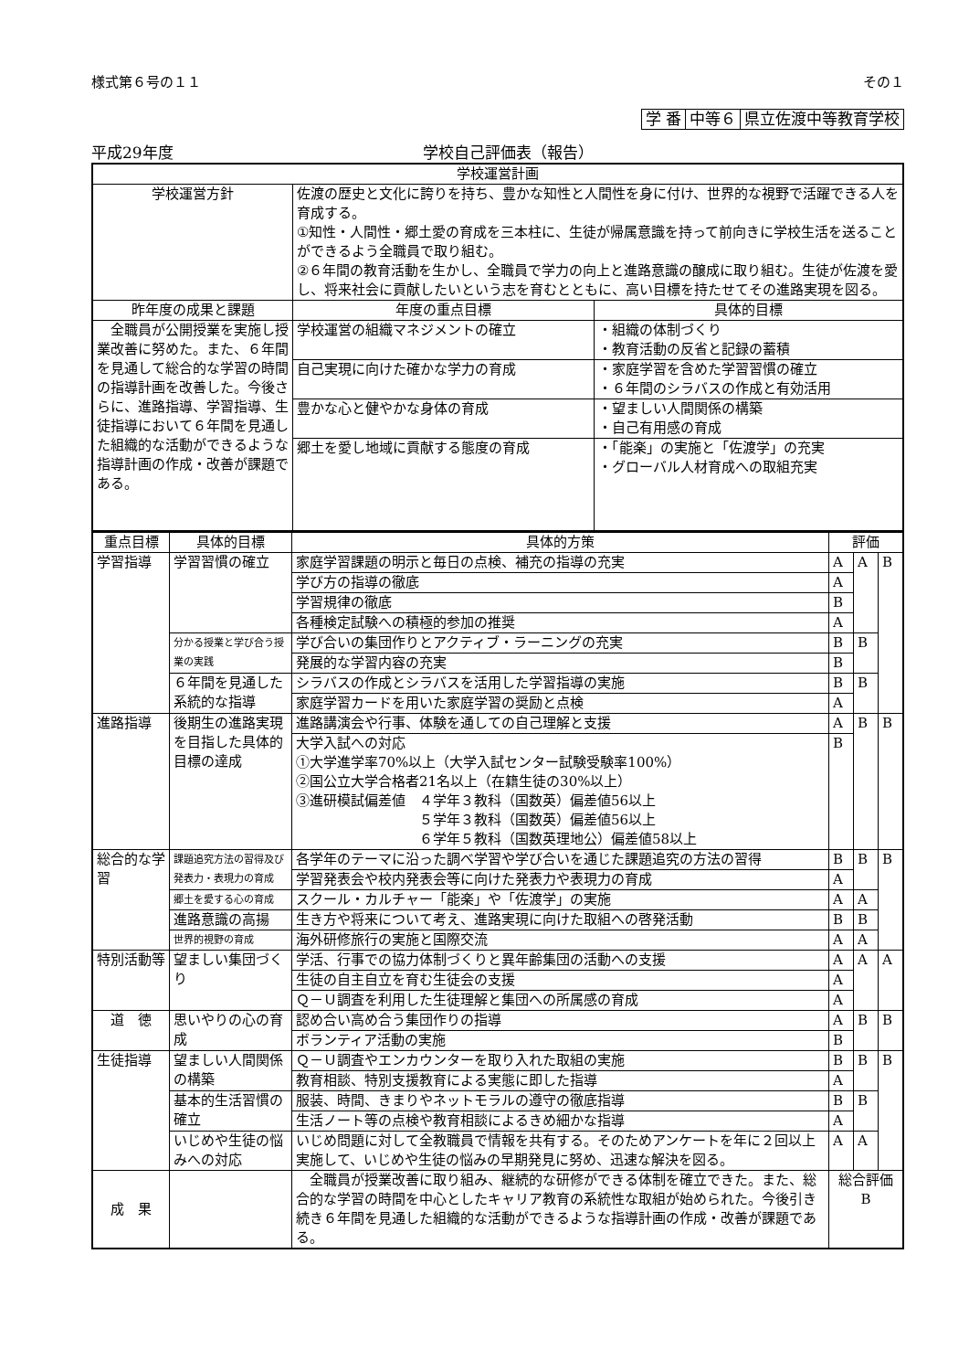様式第６号の１１ その１
| 学 番 | 中等６ | 県立佐渡中等教育学校 |
平成29年度 学校自己評価表（報告）
| 学校運営計画 | | |
| 学校運営方針 | 佐渡の歴史と文化に誇りを持ち、豊かな知性と人間性を身に付け、世界的な視野で活躍できる人を育成する。 ①知性・人間性・郷土愛の育成を三本柱に、生徒が帰属意識を持って前向きに学校生活を送ることができるよう全職員で取り組む。 ②６年間の教育活動を生かし、全職員で学力の向上と進路意識の醸成に取り組む。生徒が佐渡を愛し、将来社会に貢献したいという志を育むとともに、高い目標を持たせてその進路実現を図る。 | |
| 昨年度の成果と課題 | 年度の重点目標 | 具体的目標 |
| 全職員が公開授業を実施し授業改善に努めた。また、６年間を見通して総合的な学習の時間の指導計画を改善した。今後さらに、進路指導、学習指導、生徒指導において６年間を見通した組織的な活動ができるような指導計画の作成・改善が課題である。 | 学校運営の組織マネジメントの確立 | ・組織の体制づくり ・教育活動の反省と記録の蓄積 |
| | 自己実現に向けた確かな学力の育成 | ・家庭学習を含めた学習習慣の確立 ・６年間のシラバスの作成と有効活用 |
| | 豊かな心と健やかな身体の育成 | ・望ましい人間関係の構築 ・自己有用感の育成 |
| | 郷土を愛し地域に貢献する態度の育成 | ・「能楽」の実施と「佐渡学」の充実 ・グローバル人材育成への取組充実 |
| 重点目標 | 具体的目標 | 具体的方策 | 評価 | | |
| 学習指導 | 学習習慣の確立 | 家庭学習課題の明示と毎日の点検、補充の指導の充実 | A | A | B |
| | | 学び方の指導の徹底 | A | | |
| | | 学習規律の徹底 | B | | |
| | | 各種検定試験への積極的参加の推奨 | A | | |
| | 分かる授業と学び合う授業の実践 | 学び合いの集団作りとアクティブ・ラーニングの充実 | B | B | |
| | | 発展的な学習内容の充実 | B | | |
| | ６年間を見通した系統的な指導 | シラバスの作成とシラバスを活用した学習指導の実施 | B | B | |
| | | 家庭学習カードを用いた家庭学習の奨励と点検 | A | | |
| 進路指導 | 後期生の進路実現を目指した具体的目標の達成 | 進路講演会や行事、体験を通しての自己理解と支援 | A | B | B |
| | | 大学入試への対応 ①大学進学率70%以上（大学入試センター試験受験率100%） ②国公立大学合格者21名以上（在籍生徒の30%以上） ③進研模試偏差値 ４学年３教科（国数英）偏差値56以上 ５学年３教科（国数英）偏差値56以上 ６学年５教科（国数英理地公）偏差値58以上 | B | | |
| 総合的な学習 | 課題追究方法の習得及び発表力・表現力の育成 | 各学年のテーマに沿った調べ学習や学び合いを通じた課題追究の方法の習得 | B | B | B |
| | | 学習発表会や校内発表会等に向けた発表力や表現力の育成 | A | | |
| | 郷土を愛する心の育成 | スクール・カルチャー「能楽」や「佐渡学」の実施 | A | A | |
| | 進路意識の高揚 | 生き方や将来について考え、進路実現に向けた取組への啓発活動 | B | B | |
| | 世界的視野の育成 | 海外研修旅行の実施と国際交流 | A | A | |
| 特別活動等 | 望ましい集団づくり | 学活、行事での協力体制づくりと異年齢集団の活動への支援 | A | A | A |
| | | 生徒の自主自立を育む生徒会の支援 | A | | |
| | | Ｑ－Ｕ調査を利用した生徒理解と集団への所属感の育成 | A | | |
| 道 徳 | 思いやりの心の育成 | 認め合い高め合う集団作りの指導 | A | B | B |
| | | ボランティア活動の実施 | B | | |
| 生徒指導 | 望ましい人間関係の構築 | Ｑ－Ｕ調査やエンカウンターを取り入れた取組の実施 | B | B | B |
| | | 教育相談、特別支援教育による実態に即した指導 | A | | |
| | 基本的生活習慣の確立 | 服装、時間、きまりやネットモラルの遵守の徹底指導 | B | B | |
| | | 生活ノート等の点検や教育相談によるきめ細かな指導 | A | | |
| | いじめや生徒の悩みへの対応 | いじめ問題に対して全教職員で情報を共有する。そのためアンケートを年に２回以上実施して、いじめや生徒の悩みの早期発見に努め、迅速な解決を図る。 | A | A | |
| 成 果 | | 全職員が授業改善に取り組み、継続的な研修ができる体制を確立できた。また、総合的な学習の時間を中心としたキャリア教育の系統性な取組が始められた。今後引き続き６年間を見通した組織的な活動ができるような指導計画の作成・改善が課題である。 | 総合評価 B | | |